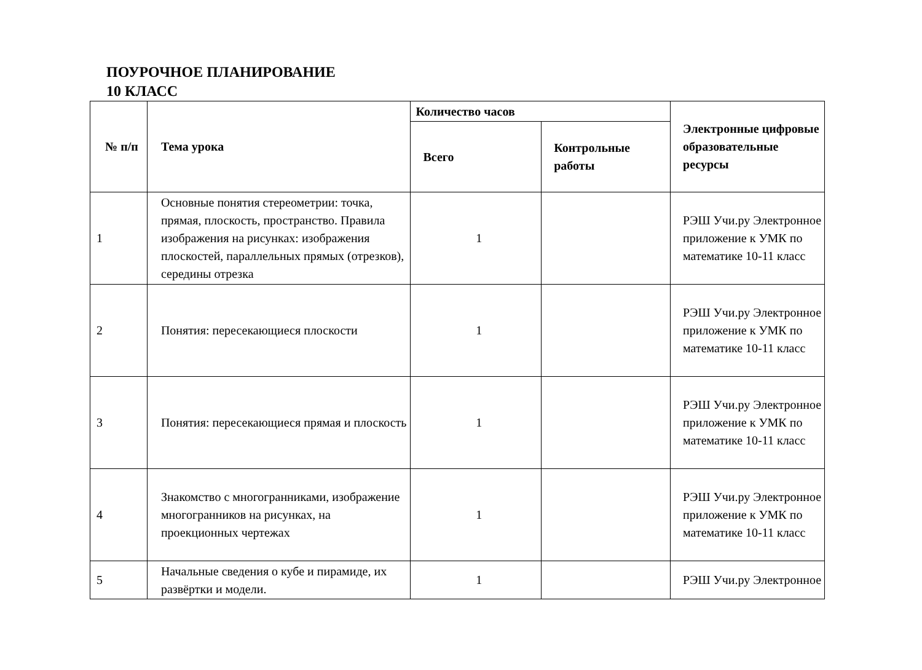ПОУРОЧНОЕ ПЛАНИРОВАНИЕ
10 КЛАСС
| № п/п | Тема урока | Количество часов | | Электронные цифровые образовательные ресурсы |
| --- | --- | --- | --- | --- |
| | | Всего | Контрольные работы | |
| 1 | Основные понятия стереометрии: точка, прямая, плоскость, пространство. Правила изображения на рисунках: изображения плоскостей, параллельных прямых (отрезков), середины отрезка | 1 | | РЭШ Учи.ру Электронное приложение к УМК по математике 10-11 класс |
| 2 | Понятия: пересекающиеся плоскости | 1 | | РЭШ Учи.ру Электронное приложение к УМК по математике 10-11 класс |
| 3 | Понятия: пересекающиеся прямая и плоскость | 1 | | РЭШ Учи.ру Электронное приложение к УМК по математике 10-11 класс |
| 4 | Знакомство с многогранниками, изображение многогранников на рисунках, на проекционных чертежах | 1 | | РЭШ Учи.ру Электронное приложение к УМК по математике 10-11 класс |
| 5 | Начальные сведения о кубе и пирамиде, их развёртки и модели. | 1 | | РЭШ Учи.ру Электронное |